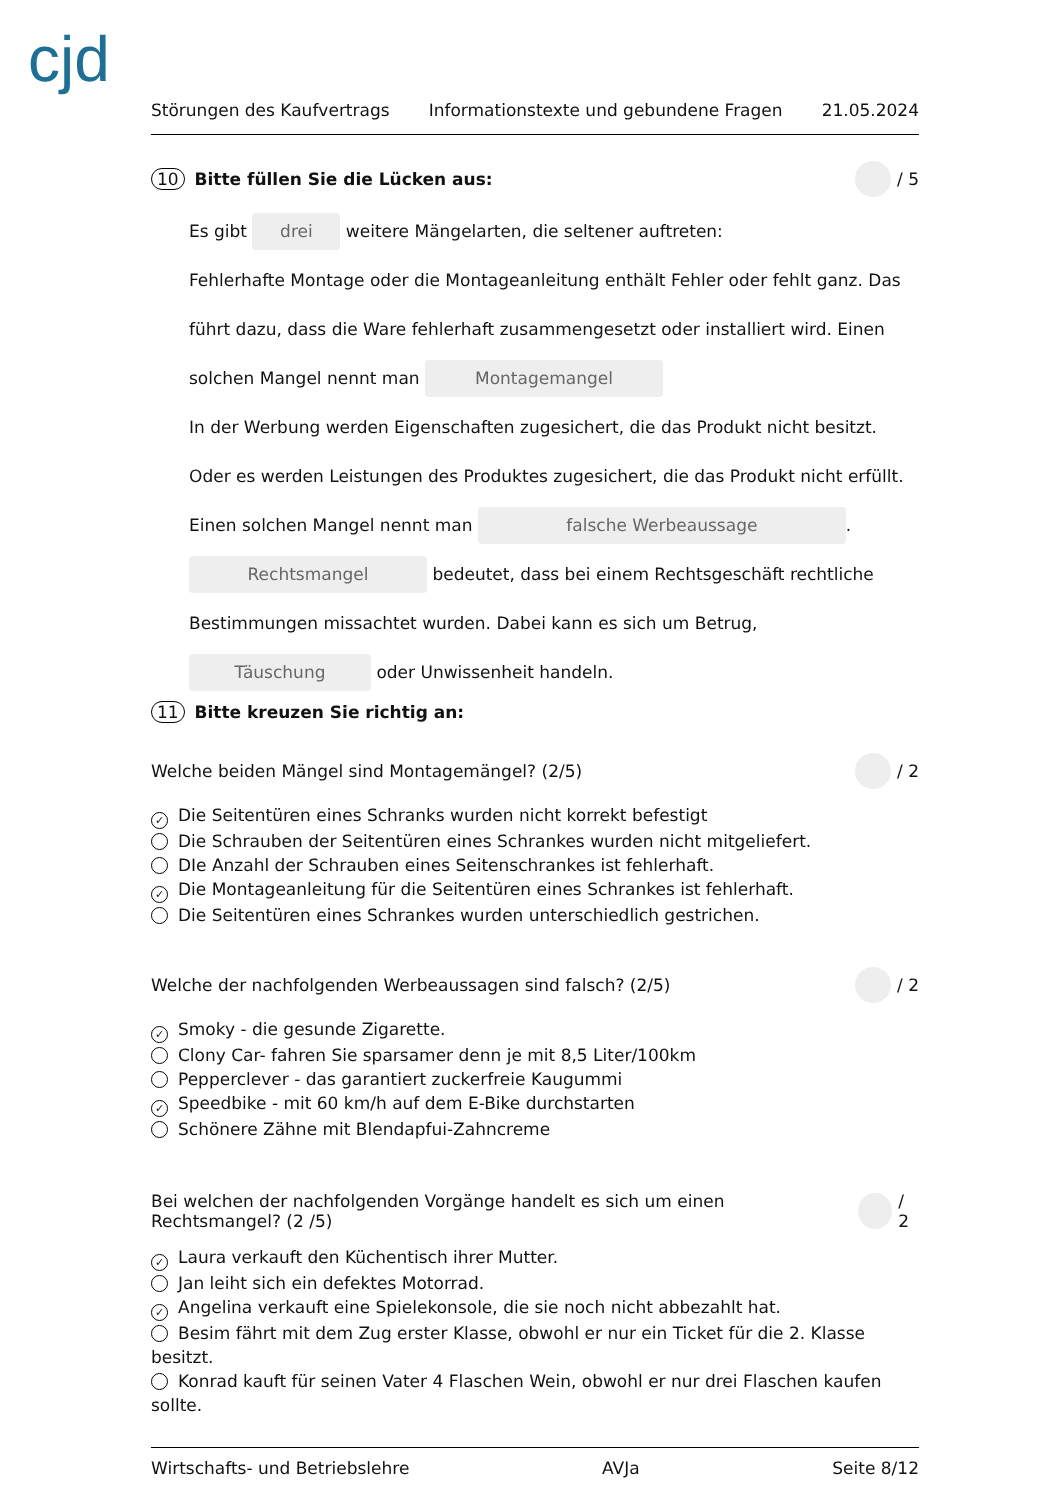cjd
Störungen des Kaufvertrags Informationstexte und gebundene Fragen 21.05.2024
10 Bitte füllen Sie die Lücken aus: / 5
Es gibt drei weitere Mängelarten, die seltener auftreten:
Fehlerhafte Montage oder die Montageanleitung enthält Fehler oder fehlt ganz. Das führt dazu, dass die Ware fehlerhaft zusammengesetzt oder installiert wird. Einen solchen Mangel nennt man Montagemangel
In der Werbung werden Eigenschaften zugesichert, die das Produkt nicht besitzt. Oder es werden Leistungen des Produktes zugesichert, die das Produkt nicht erfüllt. Einen solchen Mangel nennt man falsche Werbeaussage.
Rechtsmangel bedeutet, dass bei einem Rechtsgeschäft rechtliche Bestimmungen missachtet wurden. Dabei kann es sich um Betrug, Täuschung oder Unwissenheit handeln.
11 Bitte kreuzen Sie richtig an:
Welche beiden Mängel sind Montagemängel? (2/5) / 2
✓ Die Seitentüren eines Schranks wurden nicht korrekt befestigt
Die Schrauben der Seitentüren eines Schrankes wurden nicht mitgeliefert.
DIe Anzahl der Schrauben eines Seitenschrankes ist fehlerhaft.
✓ Die Montageanleitung für die Seitentüren eines Schrankes ist fehlerhaft.
Die Seitentüren eines Schrankes wurden unterschiedlich gestrichen.
Welche der nachfolgenden Werbeaussagen sind falsch? (2/5) / 2
✓ Smoky - die gesunde Zigarette.
Clony Car- fahren Sie sparsamer denn je mit 8,5 Liter/100km
Pepperclever - das garantiert zuckerfreie Kaugummi
✓ Speedbike - mit 60 km/h auf dem E-Bike durchstarten
Schönere Zähne mit Blendapfui-Zahncreme
Bei welchen der nachfolgenden Vorgänge handelt es sich um einen Rechtsmangel? (2 /5) / 2
✓ Laura verkauft den Küchentisch ihrer Mutter.
Jan leiht sich ein defektes Motorrad.
✓ Angelina verkauft eine Spielekonsole, die sie noch nicht abbezahlt hat.
Besim fährt mit dem Zug erster Klasse, obwohl er nur ein Ticket für die 2. Klasse besitzt.
Konrad kauft für seinen Vater 4 Flaschen Wein, obwohl er nur drei Flaschen kaufen sollte.
Wirtschafts- und Betriebslehre AVJa Seite 8/12